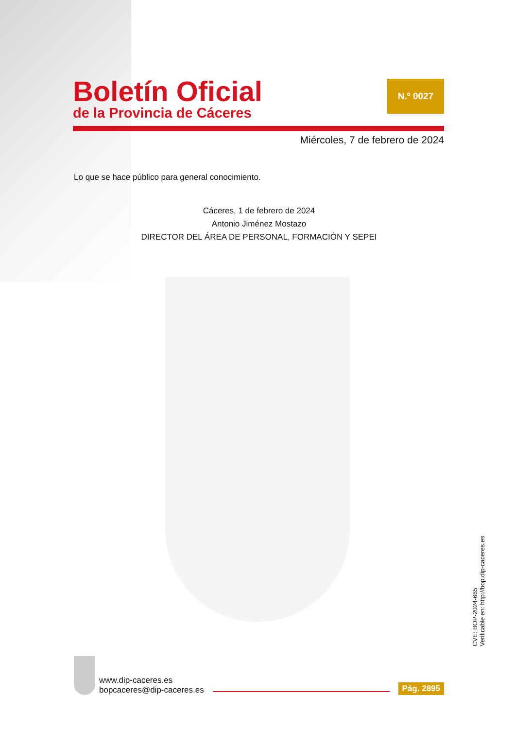Boletín Oficial
de la Provincia de Cáceres
N.º 0027
Miércoles, 7 de febrero de 2024
Lo que se hace público para general conocimiento.
Cáceres, 1 de febrero de 2024
Antonio Jiménez Mostazo
DIRECTOR DEL ÁREA DE PERSONAL, FORMACIÓN Y SEPEI
CVE: BOP-2024-665
Verificable en: http://bop.dip-caceres.es
www.dip-caceres.es
bopcaceres@dip-caceres.es
Pág. 2895